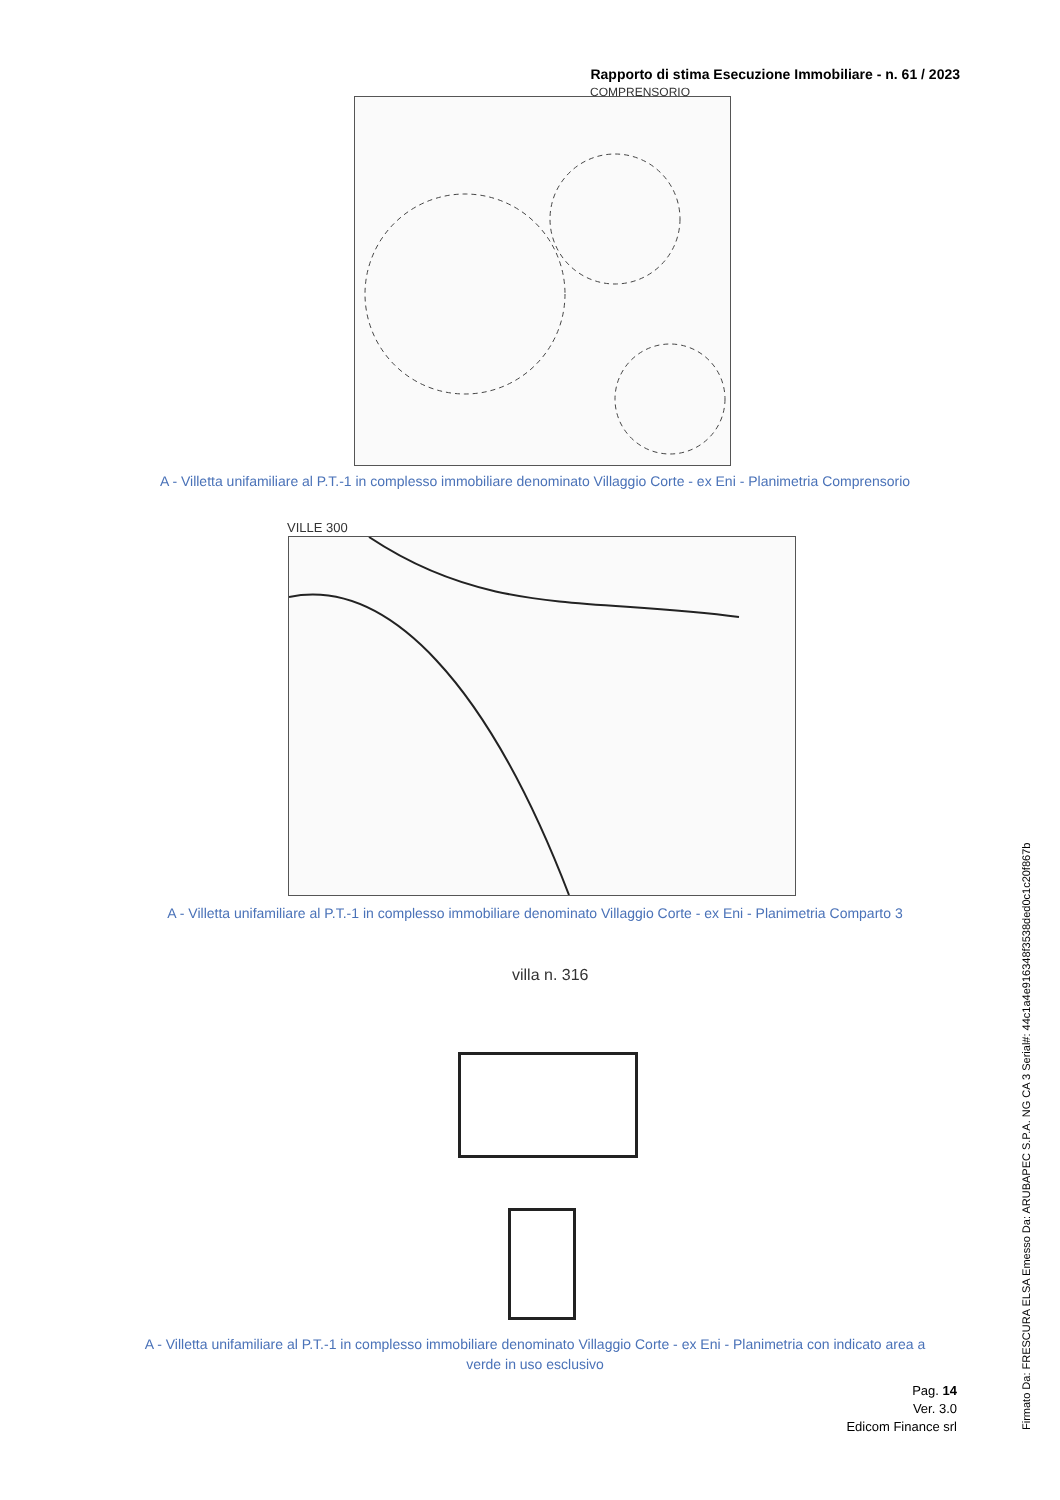Rapporto di stima Esecuzione Immobiliare - n. 61 / 2023
COMPRENSORIO
A - Villetta unifamiliare al P.T.-1 in complesso immobiliare denominato Villaggio Corte - ex Eni - Planimetria Comprensorio
VILLE 300
A - Villetta unifamiliare al P.T.-1 in complesso immobiliare denominato Villaggio Corte - ex Eni - Planimetria Comparto 3
villa n. 316
A - Villetta unifamiliare al P.T.-1 in complesso immobiliare denominato Villaggio Corte - ex Eni - Planimetria con indicato area a verde in uso esclusivo
Pag. 14
Ver. 3.0
Edicom Finance srl
Firmato Da: FRESCURA ELSA Emesso Da: ARUBAPEC S.P.A. NG CA 3 Serial#: 44c1a4e916348f3538ded0c1c20f867b